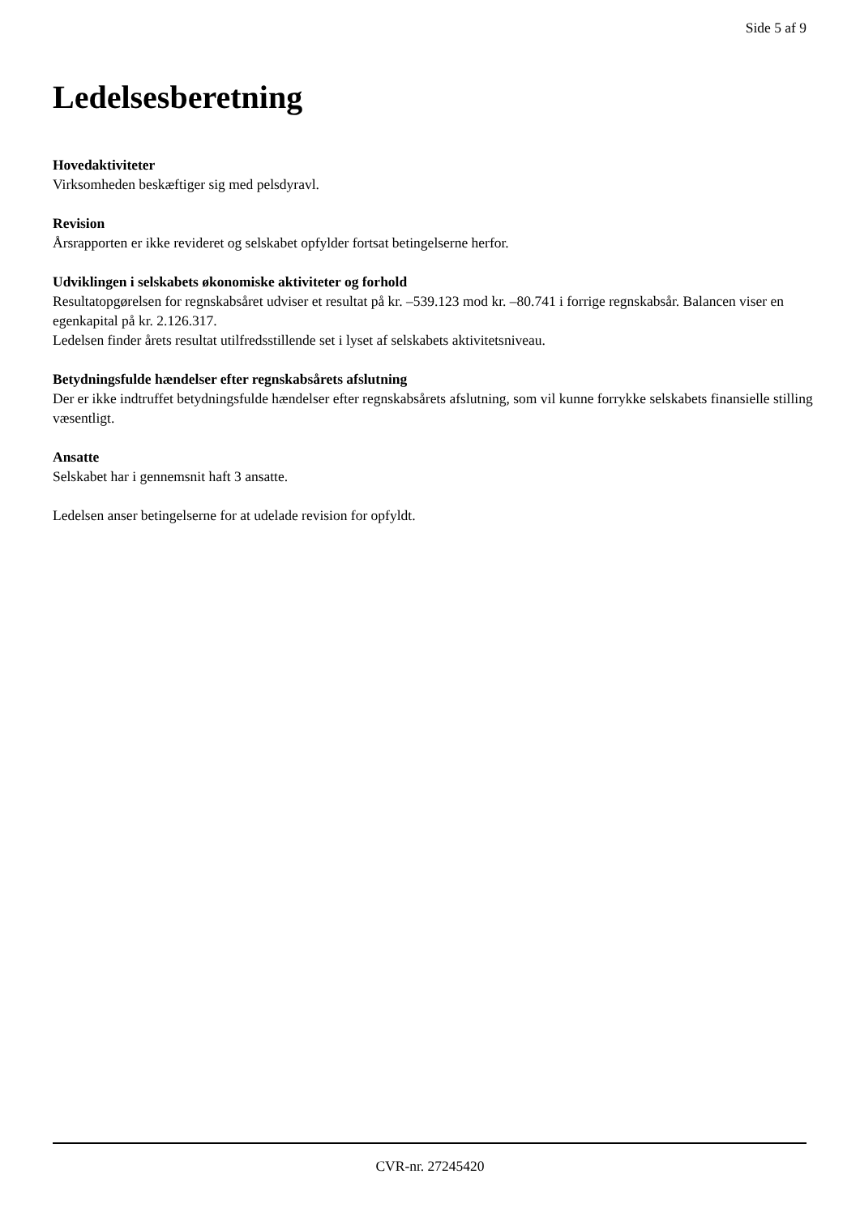Side 5 af 9
Ledelsesberetning
Hovedaktiviteter
Virksomheden beskæftiger sig med pelsdyravl.
Revision
Årsrapporten er ikke revideret og selskabet opfylder fortsat betingelserne herfor.
Udviklingen i selskabets økonomiske aktiviteter og forhold
Resultatopgørelsen for regnskabsåret udviser et resultat på kr. –539.123 mod kr. –80.741 i forrige regnskabsår. Balancen viser en egenkapital på kr. 2.126.317.
Ledelsen finder årets resultat utilfredsstillende set i lyset af selskabets aktivitetsniveau.
Betydningsfulde hændelser efter regnskabsårets afslutning
Der er ikke indtruffet betydningsfulde hændelser efter regnskabsårets afslutning, som vil kunne forrykke selskabets finansielle stilling væsentligt.
Ansatte
Selskabet har i gennemsnit haft 3 ansatte.
Ledelsen anser betingelserne for at udelade revision for opfyldt.
CVR-nr. 27245420